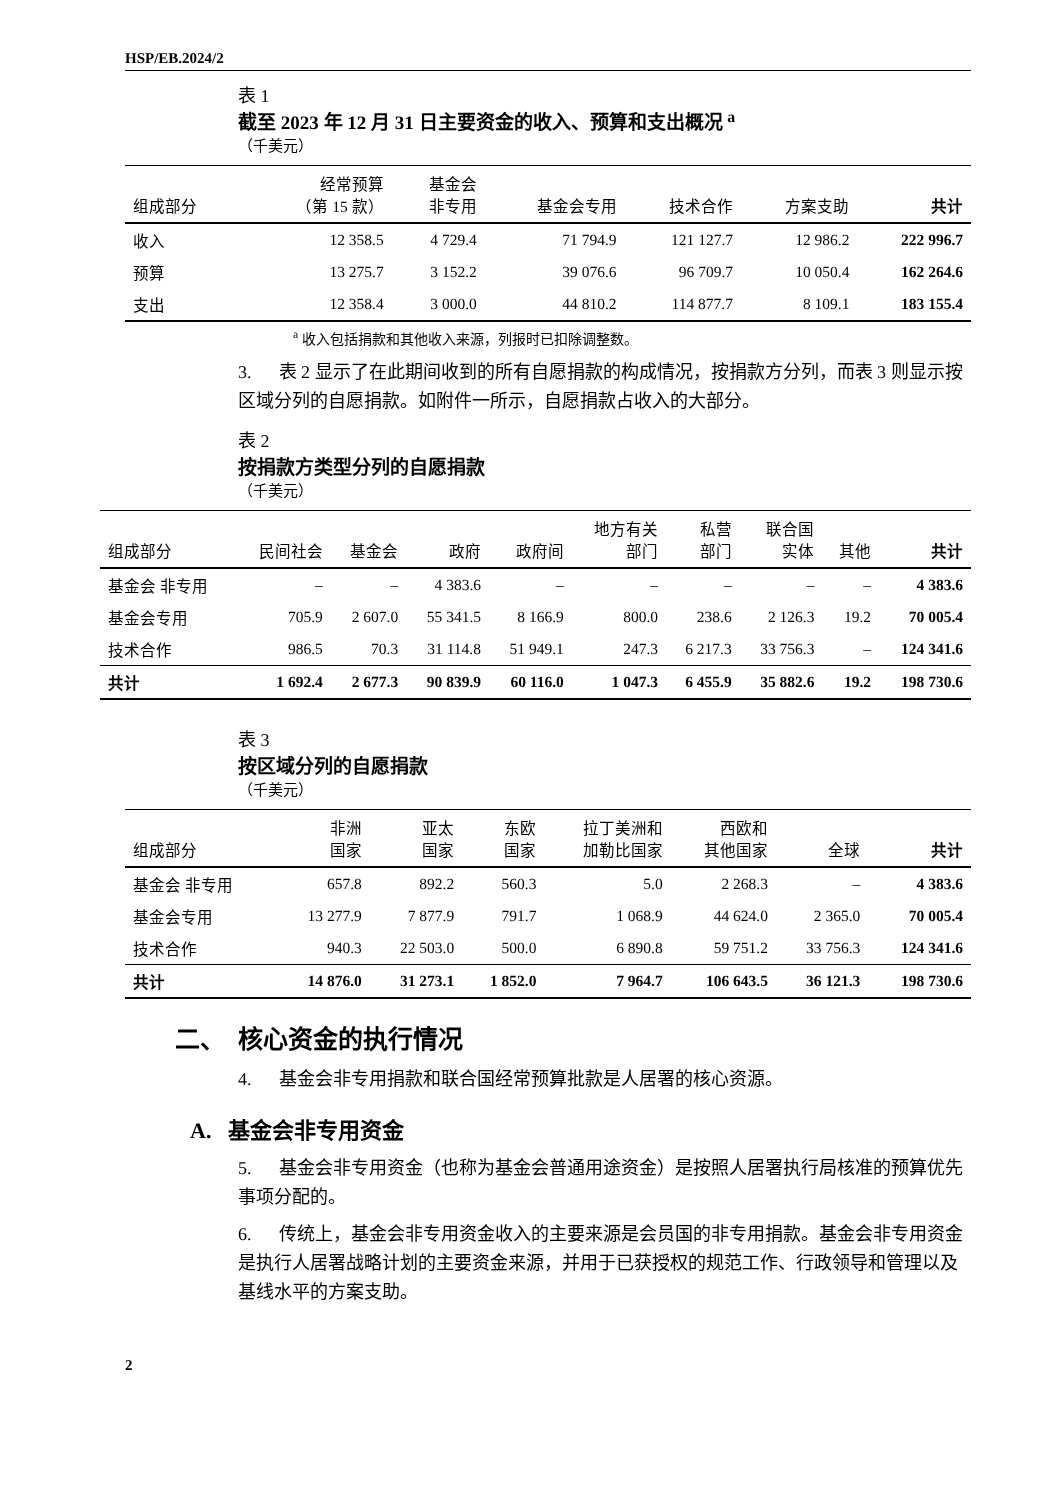HSP/EB.2024/2
表 1
截至 2023 年 12 月 31 日主要资金的收入、预算和支出概况 <sup>a</sup>
（千美元）
| 组成部分 | 经常预算 （第 15 款） | 基金会 非专用 | 基金会专用 | 技术合作 | 方案支助 | 共计 |
| --- | --- | --- | --- | --- | --- | --- |
| 收入 | 12 358.5 | 4 729.4 | 71 794.9 | 121 127.7 | 12 986.2 | 222 996.7 |
| 预算 | 13 275.7 | 3 152.2 | 39 076.6 | 96 709.7 | 10 050.4 | 162 264.6 |
| 支出 | 12 358.4 | 3 000.0 | 44 810.2 | 114 877.7 | 8 109.1 | 183 155.4 |
<sup>a</sup> 收入包括捐款和其他收入来源，列报时已扣除调整数。
3. 表 2 显示了在此期间收到的所有自愿捐款的构成情况，按捐款方分列，而表 3 则显示按区域分列的自愿捐款。如附件一所示，自愿捐款占收入的大部分。
表 2
按捐款方类型分列的自愿捐款
（千美元）
| 组成部分 | 民间社会 | 基金会 | 政府 | 政府间 | 地方有关 部门 | 私营 部门 | 联合国 实体 | 其他 | 共计 |
| --- | --- | --- | --- | --- | --- | --- | --- | --- | --- |
| 基金会 非专用 | – | – | 4 383.6 | – | – | – | – | – | 4 383.6 |
| 基金会专用 | 705.9 | 2 607.0 | 55 341.5 | 8 166.9 | 800.0 | 238.6 | 2 126.3 | 19.2 | 70 005.4 |
| 技术合作 | 986.5 | 70.3 | 31 114.8 | 51 949.1 | 247.3 | 6 217.3 | 33 756.3 | – | 124 341.6 |
| 共计 | 1 692.4 | 2 677.3 | 90 839.9 | 60 116.0 | 1 047.3 | 6 455.9 | 35 882.6 | 19.2 | 198 730.6 |
表 3
按区域分列的自愿捐款
（千美元）
| 组成部分 | 非洲 国家 | 亚太 国家 | 东欧 国家 | 拉丁美洲和 加勒比国家 | 西欧和 其他国家 | 全球 | 共计 |
| --- | --- | --- | --- | --- | --- | --- | --- |
| 基金会 非专用 | 657.8 | 892.2 | 560.3 | 5.0 | 2 268.3 | – | 4 383.6 |
| 基金会专用 | 13 277.9 | 7 877.9 | 791.7 | 1 068.9 | 44 624.0 | 2 365.0 | 70 005.4 |
| 技术合作 | 940.3 | 22 503.0 | 500.0 | 6 890.8 | 59 751.2 | 33 756.3 | 124 341.6 |
| 共计 | 14 876.0 | 31 273.1 | 1 852.0 | 7 964.7 | 106 643.5 | 36 121.3 | 198 730.6 |
二、 核心资金的执行情况
4. 基金会非专用捐款和联合国经常预算批款是人居署的核心资源。
A. 基金会非专用资金
5. 基金会非专用资金（也称为基金会普通用途资金）是按照人居署执行局核准的预算优先事项分配的。
6. 传统上，基金会非专用资金收入的主要来源是会员国的非专用捐款。基金会非专用资金是执行人居署战略计划的主要资金来源，并用于已获授权的规范工作、行政领导和管理以及基线水平的方案支助。
2